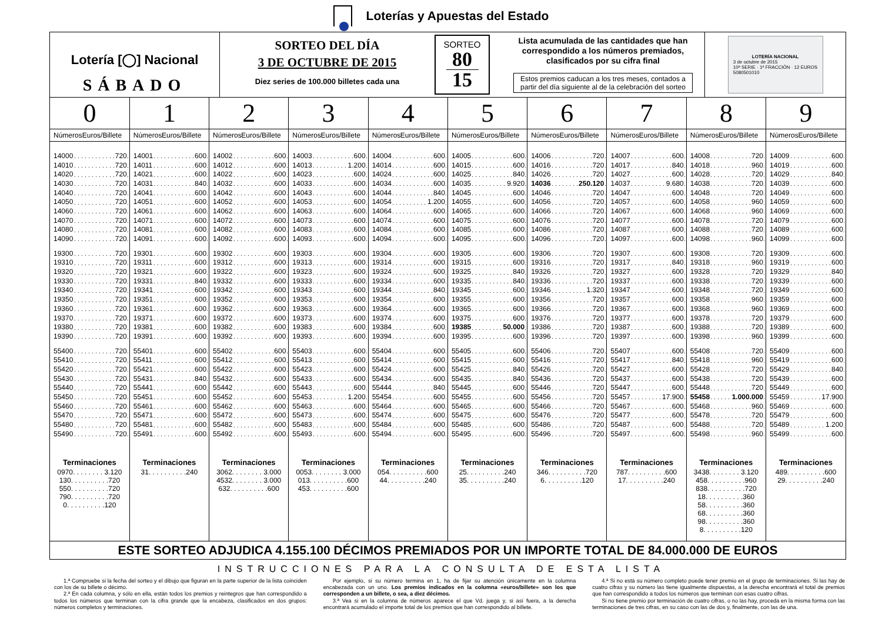Loterías y Apuestas del Estado
Lotería [◯] Nacional
SÁBADO
SORTEO DEL DÍA
3 DE OCTUBRE DE 2015
Diez series de 100.000 billetes cada una
SORTEO
80
15
Lista acumulada de las cantidades que han correspondido a los números premiados, clasificados por su cifra final
Estos premios caducan a los tres meses, contados a partir del día siguiente al de la celebración del sorteo
LOTERÍA NACIONAL
3 de octubre de 2015
10ª SERIE · 1ª FRACCIÓN · 12 EUROS
5080501010
| 0 | | 1 | | 2 | | 3 | | 4 | | 5 | | 6 | | 7 | | 8 | | 9 | |
| --- | --- | --- | --- | --- | --- | --- | --- | --- | --- | --- | --- | --- | --- | --- | --- | --- | --- | --- | --- |
| Números | Euros/Billete | Números | Euros/Billete | Números | Euros/Billete | Números | Euros/Billete | Números | Euros/Billete | Números | Euros/Billete | Números | Euros/Billete | Números | Euros/Billete | Números | Euros/Billete | Números | Euros/Billete |
| 14000 | 720 | 14001 | 600 | 14002 | 600 | 14003 | 600 | 14004 | 600 | 14005 | 600 | 14006 | 720 | 14007 | 600 | 14008 | 720 | 14009 | 600 |
| 14010 | 720 | 14011 | 600 | 14012 | 600 | 14013 | 1.200 | 14014 | 600 | 14015 | 600 | 14016 | 720 | 14017 | 840 | 14018 | 960 | 14019 | 600 |
| 14020 | 720 | 14021 | 600 | 14022 | 600 | 14023 | 600 | 14024 | 600 | 14025 | 840 | 14026 | 720 | 14027 | 600 | 14028 | 720 | 14029 | 840 |
| 14030 | 720 | 14031 | 840 | 14032 | 600 | 14033 | 600 | 14034 | 600 | 14035 | 9.920 | 14036 | 250.120 | 14037 | 9.680 | 14038 | 720 | 14039 | 600 |
| 14040 | 720 | 14041 | 600 | 14042 | 600 | 14043 | 600 | 14044 | 840 | 14045 | 600 | 14046 | 720 | 14047 | 600 | 14048 | 720 | 14049 | 600 |
| 14050 | 720 | 14051 | 600 | 14052 | 600 | 14053 | 600 | 14054 | 1.200 | 14055 | 600 | 14056 | 720 | 14057 | 600 | 14058 | 960 | 14059 | 600 |
| 14060 | 720 | 14061 | 600 | 14062 | 600 | 14063 | 600 | 14064 | 600 | 14065 | 600 | 14066 | 720 | 14067 | 600 | 14068 | 960 | 14069 | 600 |
| 14070 | 720 | 14071 | 600 | 14072 | 600 | 14073 | 600 | 14074 | 600 | 14075 | 600 | 14076 | 720 | 14077 | 600 | 14078 | 720 | 14079 | 600 |
| 14080 | 720 | 14081 | 600 | 14082 | 600 | 14083 | 600 | 14084 | 600 | 14085 | 600 | 14086 | 720 | 14087 | 600 | 14088 | 720 | 14089 | 600 |
| 14090 | 720 | 14091 | 600 | 14092 | 600 | 14093 | 600 | 14094 | 600 | 14095 | 600 | 14096 | 720 | 14097 | 600 | 14098 | 960 | 14099 | 600 |
| 19300 | 720 | 19301 | 600 | 19302 | 600 | 19303 | 600 | 19304 | 600 | 19305 | 600 | 19306 | 720 | 19307 | 600 | 19308 | 720 | 19309 | 600 |
| 19310 | 720 | 19311 | 600 | 19312 | 600 | 19313 | 600 | 19314 | 600 | 19315 | 600 | 19316 | 720 | 19317 | 840 | 19318 | 960 | 19319 | 600 |
| 19320 | 720 | 19321 | 600 | 19322 | 600 | 19323 | 600 | 19324 | 600 | 19325 | 840 | 19326 | 720 | 19327 | 600 | 19328 | 720 | 19329 | 840 |
| 19330 | 720 | 19331 | 840 | 19332 | 600 | 19333 | 600 | 19334 | 600 | 19335 | 840 | 19336 | 720 | 19337 | 600 | 19338 | 720 | 19339 | 600 |
| 19340 | 720 | 19341 | 600 | 19342 | 600 | 19343 | 600 | 19344 | 840 | 19345 | 600 | 19346 | 1.320 | 19347 | 600 | 19348 | 720 | 19349 | 600 |
| 19350 | 720 | 19351 | 600 | 19352 | 600 | 19353 | 600 | 19354 | 600 | 19355 | 600 | 19356 | 720 | 19357 | 600 | 19358 | 960 | 19359 | 600 |
| 19360 | 720 | 19361 | 600 | 19362 | 600 | 19363 | 600 | 19364 | 600 | 19365 | 600 | 19366 | 720 | 19367 | 600 | 19368 | 960 | 19369 | 600 |
| 19370 | 720 | 19371 | 600 | 19372 | 600 | 19373 | 600 | 19374 | 600 | 19375 | 600 | 19376 | 720 | 19377 | 600 | 19378 | 720 | 19379 | 600 |
| 19380 | 720 | 19381 | 600 | 19382 | 600 | 19383 | 600 | 19384 | 600 | 19385 | 50.000 | 19386 | 720 | 19387 | 600 | 19388 | 720 | 19389 | 600 |
| 19390 | 720 | 19391 | 600 | 19392 | 600 | 19393 | 600 | 19394 | 600 | 19395 | 600 | 19396 | 720 | 19397 | 600 | 19398 | 960 | 19399 | 600 |
| 55400 | 720 | 55401 | 600 | 55402 | 600 | 55403 | 600 | 55404 | 600 | 55405 | 600 | 55406 | 720 | 55407 | 600 | 55408 | 720 | 55409 | 600 |
| 55410 | 720 | 55411 | 600 | 55412 | 600 | 55413 | 600 | 55414 | 600 | 55415 | 600 | 55416 | 720 | 55417 | 840 | 55418 | 960 | 55419 | 600 |
| 55420 | 720 | 55421 | 600 | 55422 | 600 | 55423 | 600 | 55424 | 600 | 55425 | 840 | 55426 | 720 | 55427 | 600 | 55428 | 720 | 55429 | 840 |
| 55430 | 720 | 55431 | 840 | 55432 | 600 | 55433 | 600 | 55434 | 600 | 55435 | 840 | 55436 | 720 | 55437 | 600 | 55438 | 720 | 55439 | 600 |
| 55440 | 720 | 55441 | 600 | 55442 | 600 | 55443 | 600 | 55444 | 840 | 55445 | 600 | 55446 | 720 | 55447 | 600 | 55448 | 720 | 55449 | 600 |
| 55450 | 720 | 55451 | 600 | 55452 | 600 | 55453 | 1.200 | 55454 | 600 | 55455 | 600 | 55456 | 720 | 55457 | 17.900 | 55458 | 1.000.000 | 55459 | 17.900 |
| 55460 | 720 | 55461 | 600 | 55462 | 600 | 55463 | 600 | 55464 | 600 | 55465 | 600 | 55466 | 720 | 55467 | 600 | 55468 | 960 | 55469 | 600 |
| 55470 | 720 | 55471 | 600 | 55472 | 600 | 55473 | 600 | 55474 | 600 | 55475 | 600 | 55476 | 720 | 55477 | 600 | 55478 | 720 | 55479 | 600 |
| 55480 | 720 | 55481 | 600 | 55482 | 600 | 55483 | 600 | 55484 | 600 | 55485 | 600 | 55486 | 720 | 55487 | 600 | 55488 | 720 | 55489 | 1.200 |
| 55490 | 720 | 55491 | 600 | 55492 | 600 | 55493 | 600 | 55494 | 600 | 55495 | 600 | 55496 | 720 | 55497 | 600 | 55498 | 960 | 55499 | 600 |
| Terminaciones 0970. . . . . . . . 3.120 130. . . . . . . . . .720 550. . . . . . . . . .720 790. . . . . . . . . .720 0. . . . . . . . . .120 | | Terminaciones 31. . . . . . . . . .240 | | Terminaciones 3062. . . . . . . . 3.000 4532. . . . . . . . 3.000 632. . . . . . . . . .600 | | Terminaciones 0053. . . . . . . . 3.000 013. . . . . . . . . .600 453. . . . . . . . . .600 | | Terminaciones 054. . . . . . . . . .600 44. . . . . . . . . .240 | | Terminaciones 25. . . . . . . . . .240 35. . . . . . . . . .240 | | Terminaciones 346. . . . . . . . . .720 6. . . . . . . . . .120 | | Terminaciones 787. . . . . . . . . .600 17. . . . . . . . . .240 | | Terminaciones 3438. . . . . . . . 3.120 458. . . . . . . . . .960 838. . . . . . . . . .720 18. . . . . . . . . .360 58. . . . . . . . . .360 68. . . . . . . . . .360 98. . . . . . . . . .360 8. . . . . . . . . .120 | | Terminaciones 489. . . . . . . . . .600 29. . . . . . . . . .240 | |
ESTE SORTEO ADJUDICA 4.155.100 DÉCIMOS PREMIADOS POR UN IMPORTE TOTAL DE 84.000.000 DE EUROS
INSTRUCCIONES PARA LA CONSULTA DE ESTA LISTA
1.ª Compruebe si la fecha del sorteo y el dibujo que figuran en la parte superior de la lista coinciden con los de su billete o décimo.
2.ª En cada columna, y sólo en ella, están todos los premios y reintegros que han correspondido a todos los números que terminan con la cifra grande que la encabeza, clasificados en dos grupos: números completos y terminaciones.
Por ejemplo, si su número termina en 1, ha de fijar su atención únicamente en la columna encabezada con un uno. Los premios indicados en la columna «euros/billete» son los que corresponden a un billete, o sea, a diez décimos.
3.ª Vea si en la columna de números aparece el que Vd. juega y, si así fuera, a la derecha encontrará acumulado el importe total de los premios que han correspondido al billete.
4.ª Si no está su número completo puede tener premio en el grupo de terminaciones. Si las hay de cuatro cifras y su número las tiene igualmente dispuestas, a la derecha encontrará el total de premios que han correspondido a todos los números que terminan con esas cuatro cifras.
Si no tiene premio por terminación de cuatro cifras, o no las hay, proceda en la misma forma con las terminaciones de tres cifras, en su caso con las de dos y, finalmente, con las de una.